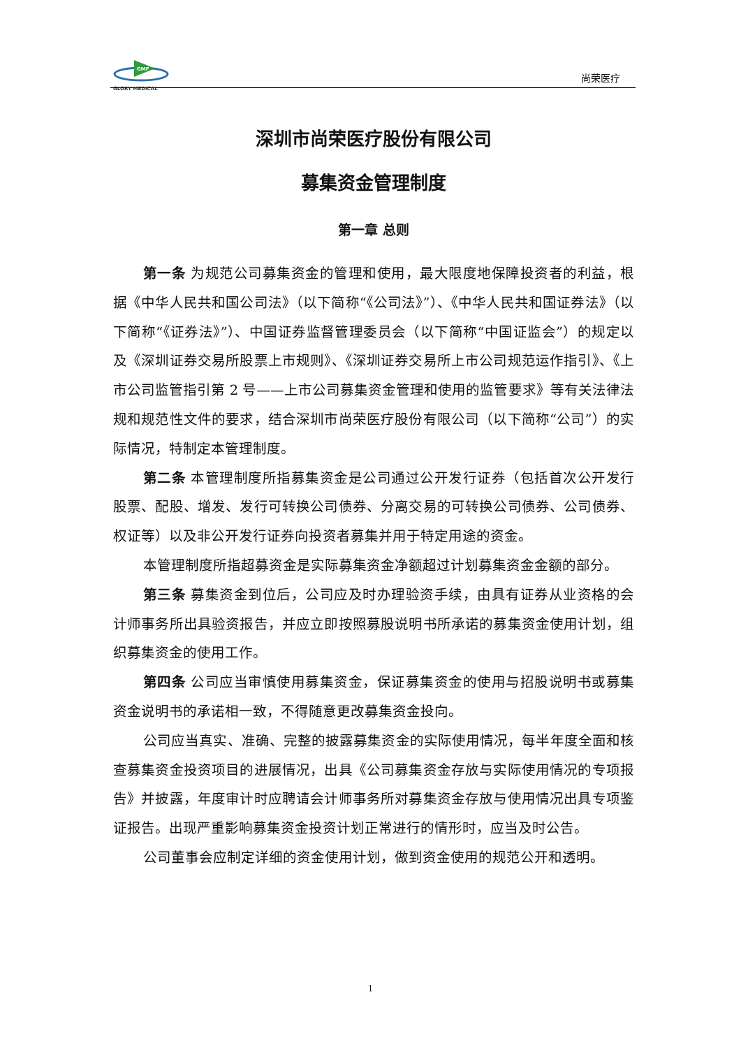GMF
GLORY MEDICAL
尚荣医疗
深圳市尚荣医疗股份有限公司
募集资金管理制度
第一章 总则
第一条 为规范公司募集资金的管理和使用，最大限度地保障投资者的利益，根据《中华人民共和国公司法》（以下简称“《公司法》”）、《中华人民共和国证券法》（以下简称“《证券法》”）、中国证券监督管理委员会（以下简称“中国证监会”）的规定以及《深圳证券交易所股票上市规则》、《深圳证券交易所上市公司规范运作指引》、《上市公司监管指引第 2 号——上市公司募集资金管理和使用的监管要求》等有关法律法规和规范性文件的要求，结合深圳市尚荣医疗股份有限公司（以下简称“公司”）的实际情况，特制定本管理制度。
第二条 本管理制度所指募集资金是公司通过公开发行证券（包括首次公开发行股票、配股、增发、发行可转换公司债券、分离交易的可转换公司债券、公司债券、权证等）以及非公开发行证券向投资者募集并用于特定用途的资金。
本管理制度所指超募资金是实际募集资金净额超过计划募集资金金额的部分。
第三条 募集资金到位后，公司应及时办理验资手续，由具有证券从业资格的会计师事务所出具验资报告，并应立即按照募股说明书所承诺的募集资金使用计划，组织募集资金的使用工作。
第四条 公司应当审慎使用募集资金，保证募集资金的使用与招股说明书或募集资金说明书的承诺相一致，不得随意更改募集资金投向。
公司应当真实、准确、完整的披露募集资金的实际使用情况，每半年度全面和核查募集资金投资项目的进展情况，出具《公司募集资金存放与实际使用情况的专项报告》并披露，年度审计时应聘请会计师事务所对募集资金存放与使用情况出具专项鉴证报告。出现严重影响募集资金投资计划正常进行的情形时，应当及时公告。
公司董事会应制定详细的资金使用计划，做到资金使用的规范公开和透明。
1